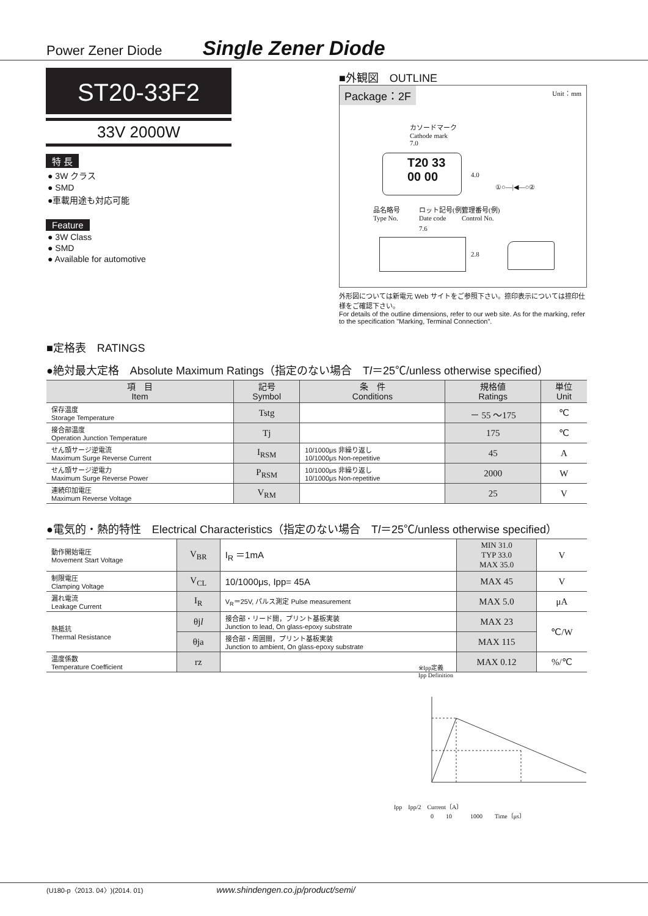Power Zener Diode Single Zener Diode
ST20-33F2
33V 2000W
特 長
● 3W クラス
● SMD
●車載用途も対応可能
Feature
● 3W Class
● SMD
● Available for automotive
■外観図　OUTLINE
Package：2F Unit：mm
カソードマーク
Cathode mark
7.0
T20 33 00 00
4.0
①○—|◀—○②
品名略号
Type No.
ロット記号(例)
Date code
管理番号(例)
Control No.
7.6
2.8
外形図については新電元 Web サイトをご参照下さい。捺印表示については捺印仕様をご確認下さい。
For details of the outline dimensions, refer to our web site. As for the marking, refer to the specification "Marking, Terminal Connection".
■定格表　RATINGS
●絶対最大定格　Absolute Maximum Ratings（指定のない場合　Tl＝25℃/unless otherwise specified）
| 項 目 Item | 記号 Symbol | 条 件 Conditions | 規格値 Ratings | 単位 Unit |
| --- | --- | --- | --- | --- |
| 保存温度 Storage Temperature | Tstg | | － 55 ～175 | ℃ |
| 接合部温度 Operation Junction Temperature | Tj | | 175 | ℃ |
| せん頭サージ逆電流 Maximum Surge Reverse Current | I<sub>RSM</sub> | 10/1000μs 非繰り返し 10/1000μs Non-repetitive | 45 | A |
| せん頭サージ逆電力 Maximum Surge Reverse Power | P<sub>RSM</sub> | 10/1000μs 非繰り返し 10/1000μs Non-repetitive | 2000 | W |
| 連続印加電圧 Maximum Reverse Voltage | V<sub>RM</sub> | | 25 | V |
●電気的・熱的特性　Electrical Characteristics（指定のない場合　Tl＝25℃/unless otherwise specified）
| 動作開始電圧 Movement Start Voltage | V<sub>BR</sub> | I<sub>R</sub> ＝1mA | MIN 31.0 TYP 33.0 MAX 35.0 | V |
| 制限電圧 Clamping Voltage | V<sub>CL</sub> | 10/1000μs, Ipp= 45A | MAX 45 | V |
| 漏れ電流 Leakage Current | I<sub>R</sub> | V<sub>R</sub>＝25V, パルス測定 Pulse measurement | MAX 5.0 | μA |
| 熱抵抗 Thermal Resistance | θj l | 接合部・リード間，プリント基板実装 Junction to lead, On glass-epoxy substrate | MAX 23 | ℃/W |
| | θja | 接合部・周囲間，プリント基板実装 Junction to ambient, On glass-epoxy substrate | MAX 115 | |
| 温度係数 Temperature Coefficient | rz | | MAX 0.12 | %/℃ |
※Ipp定義
Ipp Definition
Ipp　Ipp/2　Current〔A〕
0　　10　　　1000　　Time〔μs〕
(U180-p〈2013. 04〉)(2014. 01) www.shindengen.co.jp/product/semi/